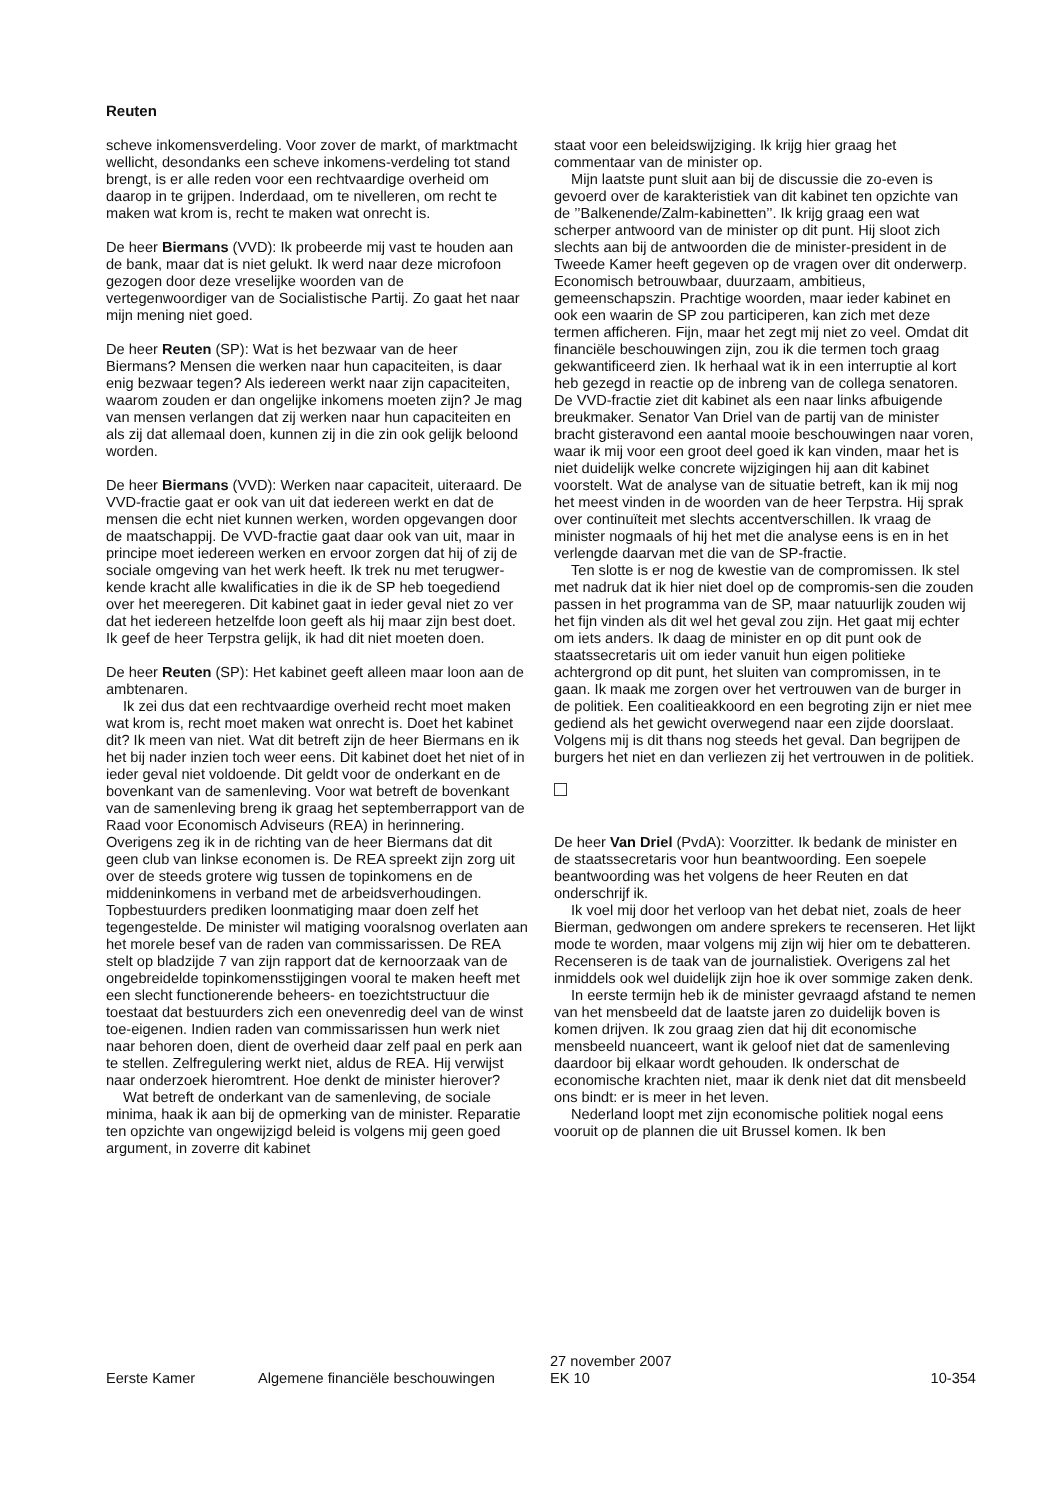Reuten
scheve inkomensverdeling. Voor zover de markt, of marktmacht wellicht, desondanks een scheve inkomens-verdeling tot stand brengt, is er alle reden voor een rechtvaardige overheid om daarop in te grijpen. Inderdaad, om te nivelleren, om recht te maken wat krom is, recht te maken wat onrecht is.
De heer Biermans (VVD): Ik probeerde mij vast te houden aan de bank, maar dat is niet gelukt. Ik werd naar deze microfoon gezogen door deze vreselijke woorden van de vertegenwoordiger van de Socialistische Partij. Zo gaat het naar mijn mening niet goed.
De heer Reuten (SP): Wat is het bezwaar van de heer Biermans? Mensen die werken naar hun capaciteiten, is daar enig bezwaar tegen? Als iedereen werkt naar zijn capaciteiten, waarom zouden er dan ongelijke inkomens moeten zijn? Je mag van mensen verlangen dat zij werken naar hun capaciteiten en als zij dat allemaal doen, kunnen zij in die zin ook gelijk beloond worden.
De heer Biermans (VVD): Werken naar capaciteit, uiteraard. De VVD-fractie gaat er ook van uit dat iedereen werkt en dat de mensen die echt niet kunnen werken, worden opgevangen door de maatschappij. De VVD-fractie gaat daar ook van uit, maar in principe moet iedereen werken en ervoor zorgen dat hij of zij de sociale omgeving van het werk heeft. Ik trek nu met terugwer-kende kracht alle kwalificaties in die ik de SP heb toegediend over het meeregeren. Dit kabinet gaat in ieder geval niet zo ver dat het iedereen hetzelfde loon geeft als hij maar zijn best doet. Ik geef de heer Terpstra gelijk, ik had dit niet moeten doen.
De heer Reuten (SP): Het kabinet geeft alleen maar loon aan de ambtenaren.
Ik zei dus dat een rechtvaardige overheid recht moet maken wat krom is, recht moet maken wat onrecht is. Doet het kabinet dit? Ik meen van niet. Wat dit betreft zijn de heer Biermans en ik het bij nader inzien toch weer eens. Dit kabinet doet het niet of in ieder geval niet voldoende. Dit geldt voor de onderkant en de bovenkant van de samenleving. Voor wat betreft de bovenkant van de samenleving breng ik graag het septemberrapport van de Raad voor Economisch Adviseurs (REA) in herinnering. Overigens zeg ik in de richting van de heer Biermans dat dit geen club van linkse economen is. De REA spreekt zijn zorg uit over de steeds grotere wig tussen de topinkomens en de middeninkomens in verband met de arbeidsverhoudingen. Topbestuurders prediken loonmatiging maar doen zelf het tegengestelde. De minister wil matiging vooralsnog overlaten aan het morele besef van de raden van commissarissen. De REA stelt op bladzijde 7 van zijn rapport dat de kernoorzaak van de ongebreidelde topinkomensstijgingen vooral te maken heeft met een slecht functionerende beheers- en toezichtstructuur die toestaat dat bestuurders zich een onevenredig deel van de winst toe-eigenen. Indien raden van commissarissen hun werk niet naar behoren doen, dient de overheid daar zelf paal en perk aan te stellen. Zelfregulering werkt niet, aldus de REA. Hij verwijst naar onderzoek hieromtrent. Hoe denkt de minister hierover?
Wat betreft de onderkant van de samenleving, de sociale minima, haak ik aan bij de opmerking van de minister. Reparatie ten opzichte van ongewijzigd beleid is volgens mij geen goed argument, in zoverre dit kabinet
staat voor een beleidswijziging. Ik krijg hier graag het commentaar van de minister op.
Mijn laatste punt sluit aan bij de discussie die zo-even is gevoerd over de karakteristiek van dit kabinet ten opzichte van de ’’Balkenende/Zalm-kabinetten’’. Ik krijg graag een wat scherper antwoord van de minister op dit punt. Hij sloot zich slechts aan bij de antwoorden die de minister-president in de Tweede Kamer heeft gegeven op de vragen over dit onderwerp. Economisch betrouwbaar, duurzaam, ambitieus, gemeenschapszin. Prachtige woorden, maar ieder kabinet en ook een waarin de SP zou participeren, kan zich met deze termen afficheren. Fijn, maar het zegt mij niet zo veel. Omdat dit financiële beschouwingen zijn, zou ik die termen toch graag gekwantificeerd zien. Ik herhaal wat ik in een interruptie al kort heb gezegd in reactie op de inbreng van de collega senatoren. De VVD-fractie ziet dit kabinet als een naar links afbuigende breukmaker. Senator Van Driel van de partij van de minister bracht gisteravond een aantal mooie beschouwingen naar voren, waar ik mij voor een groot deel goed ik kan vinden, maar het is niet duidelijk welke concrete wijzigingen hij aan dit kabinet voorstelt. Wat de analyse van de situatie betreft, kan ik mij nog het meest vinden in de woorden van de heer Terpstra. Hij sprak over continuïteit met slechts accentverschillen. Ik vraag de minister nogmaals of hij het met die analyse eens is en in het verlengde daarvan met die van de SP-fractie.
Ten slotte is er nog de kwestie van de compromissen. Ik stel met nadruk dat ik hier niet doel op de compromis-sen die zouden passen in het programma van de SP, maar natuurlijk zouden wij het fijn vinden als dit wel het geval zou zijn. Het gaat mij echter om iets anders. Ik daag de minister en op dit punt ook de staatssecretaris uit om ieder vanuit hun eigen politieke achtergrond op dit punt, het sluiten van compromissen, in te gaan. Ik maak me zorgen over het vertrouwen van de burger in de politiek. Een coalitieakkoord en een begroting zijn er niet mee gediend als het gewicht overwegend naar een zijde doorslaat. Volgens mij is dit thans nog steeds het geval. Dan begrijpen de burgers het niet en dan verliezen zij het vertrouwen in de politiek.
De heer Van Driel (PvdA): Voorzitter. Ik bedank de minister en de staatssecretaris voor hun beantwoording. Een soepele beantwoording was het volgens de heer Reuten en dat onderschrijf ik.
Ik voel mij door het verloop van het debat niet, zoals de heer Bierman, gedwongen om andere sprekers te recenseren. Het lijkt mode te worden, maar volgens mij zijn wij hier om te debatteren. Recenseren is de taak van de journalistiek. Overigens zal het inmiddels ook wel duidelijk zijn hoe ik over sommige zaken denk.
In eerste termijn heb ik de minister gevraagd afstand te nemen van het mensbeeld dat de laatste jaren zo duidelijk boven is komen drijven. Ik zou graag zien dat hij dit economische mensbeeld nuanceert, want ik geloof niet dat de samenleving daardoor bij elkaar wordt gehouden. Ik onderschat de economische krachten niet, maar ik denk niet dat dit mensbeeld ons bindt: er is meer in het leven.
Nederland loopt met zijn economische politiek nogal eens vooruit op de plannen die uit Brussel komen. Ik ben
Eerste Kamer
Algemene financiële beschouwingen
27 november 2007
EK 10
10-354